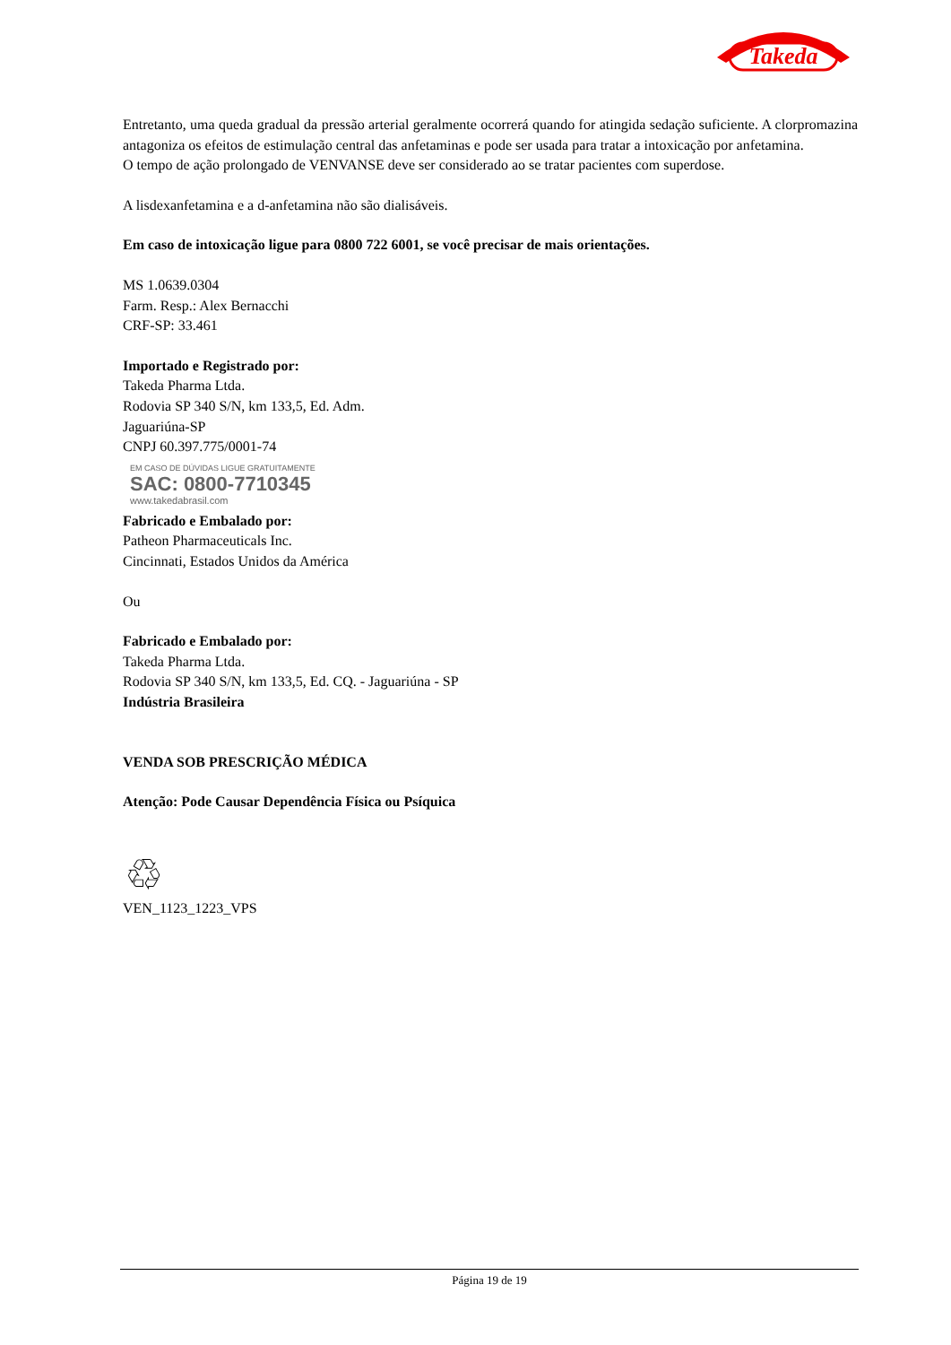Takeda
Entretanto, uma queda gradual da pressão arterial geralmente ocorrerá quando for atingida sedação suficiente. A clorpromazina antagoniza os efeitos de estimulação central das anfetaminas e pode ser usada para tratar a intoxicação por anfetamina.
O tempo de ação prolongado de VENVANSE deve ser considerado ao se tratar pacientes com superdose.
A lisdexanfetamina e a d-anfetamina não são dialisáveis.
Em caso de intoxicação ligue para 0800 722 6001, se você precisar de mais orientações.
MS 1.0639.0304
Farm. Resp.: Alex Bernacchi
CRF-SP: 33.461
Importado e Registrado por:
Takeda Pharma Ltda.
Rodovia SP 340 S/N, km 133,5, Ed. Adm.
Jaguariúna-SP
CNPJ 60.397.775/0001-74
EM CASO DE DÚVIDAS LIGUE GRATUITAMENTE
SAC: 0800-7710345
www.takedabrasil.com
Fabricado e Embalado por:
Patheon Pharmaceuticals Inc.
Cincinnati, Estados Unidos da América
Ou
Fabricado e Embalado por:
Takeda Pharma Ltda.
Rodovia SP 340 S/N, km 133,5, Ed. CQ. - Jaguariúna - SP
Indústria Brasileira
VENDA SOB PRESCRIÇÃO MÉDICA
Atenção: Pode Causar Dependência Física ou Psíquica
♲
VEN_1123_1223_VPS
Página 19 de 19